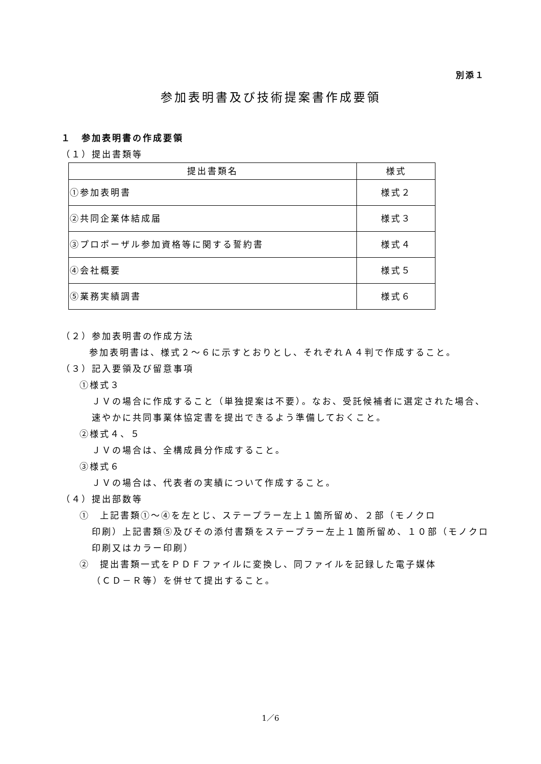別添１
参加表明書及び技術提案書作成要領
１　参加表明書の作成要領
（１）提出書類等
| 提出書類名 | 様式 |
| --- | --- |
| ①参加表明書 | 様式２ |
| ②共同企業体結成届 | 様式３ |
| ③プロポーザル参加資格等に関する誓約書 | 様式４ |
| ④会社概要 | 様式５ |
| ⑤業務実績調書 | 様式６ |
（２）参加表明書の作成方法
参加表明書は、様式２～６に示すとおりとし、それぞれＡ４判で作成すること。
（３）記入要領及び留意事項
①様式３
ＪＶの場合に作成すること（単独提案は不要）。なお、受託候補者に選定された場合、速やかに共同事業体協定書を提出できるよう準備しておくこと。
②様式４、５
ＪＶの場合は、全構成員分作成すること。
③様式６
ＪＶの場合は、代表者の実績について作成すること。
（４）提出部数等
①　上記書類①～④を左とじ、ステープラー左上１箇所留め、２部（モノクロ
印刷）上記書類⑤及びその添付書類をステープラー左上１箇所留め、１０部（モノクロ印刷又はカラー印刷）
②　提出書類一式をＰＤＦファイルに変換し、同ファイルを記録した電子媒体
（ＣＤ－Ｒ等）を併せて提出すること。
1／6